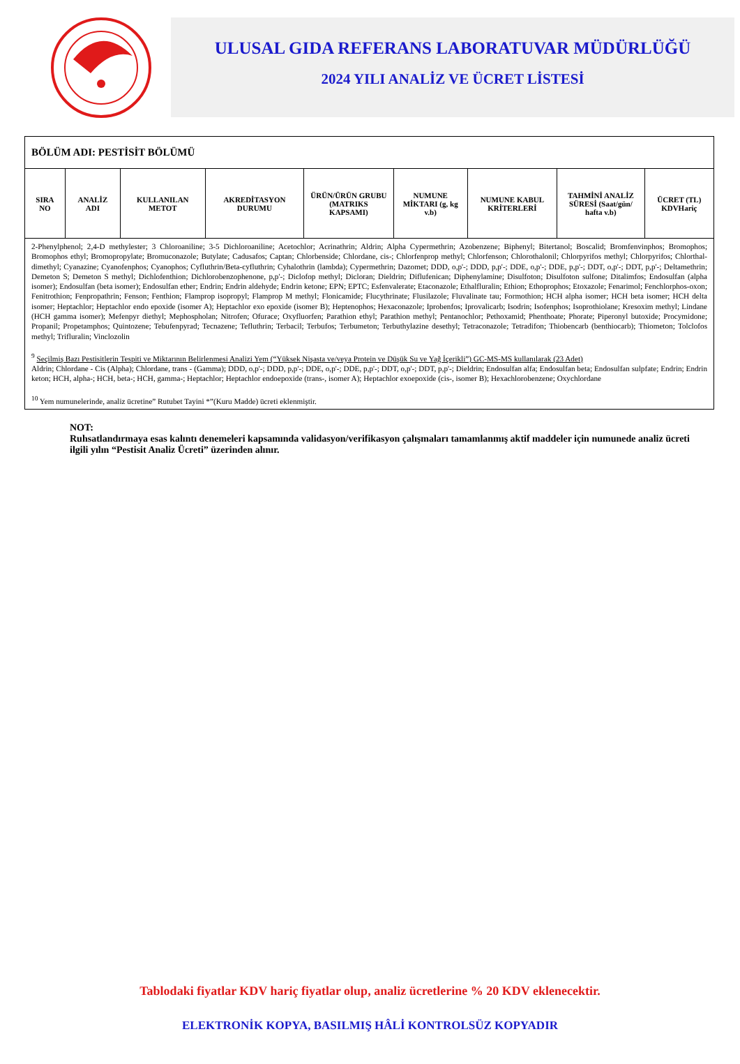ULUSAL GIDA REFERANS LABORATUVAR MÜDÜRLÜĞÜ
2024 YILI ANALİZ VE ÜCRET LİSTESİ
| BÖLÜM ADI: PESTİSİT BÖLÜMÜ | | | | | | | | |
| SIRA NO | ANALİZ ADI | KULLANILAN METOT | AKREDİTASYON DURUMU | ÜRÜN/ÜRÜN GRUBU (MATRIKS KAPSAMI) | NUMUNE MİKTARI (g, kg v.b) | NUMUNE KABUL KRİTERLERİ | TAHMİNİ ANALİZ SÜRESİ (Saat/gün/ hafta v.b) | ÜCRET (TL) KDVHariç |
| 2-Phenylphenol; 2,4-D methylester; 3 Chloroaniline; 3-5 Dichloroaniline; Acetochlor; Acrinathrin; Aldrin; Alpha Cypermethrin; Azobenzene; Biphenyl; Bitertanol; Boscalid; Bromfenvinphos; Bromophos; Bromophos ethyl; Bromopropylate; Bromuconazole; Butylate; Cadusafos; Captan; Chlorbenside; Chlordane, cis-; Chlorfenprop methyl; Chlorfenson; Chlorothalonil; Chlorpyrifos methyl; Chlorpyrifos; Chlorthal-dimethyl; Cyanazine; Cyanofenphos; Cyanophos; Cyfluthrin/Beta-cyfluthrin; Cyhalothrin (lambda); Cypermethrin; Dazomet; DDD, o,p'-; DDD, p,p'-; DDE, o,p'-; DDE, p,p'-; DDT, o,p'-; DDT, p,p'-; Deltamethrin; Demeton S; Demeton S methyl; Dichlofenthion; Dichlorobenzophenone, p,p'-; Diclofop methyl; Dicloran; Dieldrin; Diflufenican; Diphenylamine; Disulfoton; Disulfoton sulfone; Ditalimfos; Endosulfan (alpha isomer); Endosulfan (beta isomer); Endosulfan ether; Endrin; Endrin aldehyde; Endrin ketone; EPN; EPTC; Esfenvalerate; Etaconazole; Ethalfluralin; Ethion; Ethoprophos; Etoxazole; Fenarimol; Fenchlorphos-oxon; Fenitrothion; Fenpropathrin; Fenson; Fenthion; Flamprop isopropyl; Flamprop M methyl; Flonicamide; Flucythrinate; Flusilazole; Fluvalinate tau; Formothion; HCH alpha isomer; HCH beta isomer; HCH delta isomer; Heptachlor; Heptachlor endo epoxide (isomer A); Heptachlor exo epoxide (isomer B); Heptenophos; Hexaconazole; Iprobenfos; Iprovalicarb; Isodrin; Isofenphos; Isoprothiolane; Kresoxim methyl; Lindane (HCH gamma isomer); Mefenpyr diethyl; Mephospholan; Nitrofen; Ofurace; Oxyfluorfen; Parathion ethyl; Parathion methyl; Pentanochlor; Pethoxamid; Phenthoate; Phorate; Piperonyl butoxide; Procymidone; Propanil; Propetamphos; Quintozene; Tebufenpyrad; Tecnazene; Tefluthrin; Terbacil; Terbufos; Terbumeton; Terbuthylazine desethyl; Tetraconazole; Tetradifon; Thiobencarb (benthiocarb); Thiometon; Tolclofos methyl; Trifluralin; Vinclozolin <sup>9</sup> Seçilmiş Bazı Pestisitlerin Tespiti ve Miktarının Belirlenmesi Analizi Yem (“Yüksek Nişasta ve/veya Protein ve Düşük Su ve Yağ İçerikli”) GC-MS-MS kullanılarak (23 Adet) Aldrin; Chlordane - Cis (Alpha); Chlordane, trans - (Gamma); DDD, o,p'-; DDD, p,p'-; DDE, o,p'-; DDE, p,p'-; DDT, o,p'-; DDT, p,p'-; Dieldrin; Endosulfan alfa; Endosulfan beta; Endosulfan sulpfate; Endrin; Endrin keton; HCH, alpha-; HCH, beta-; HCH, gamma-; Heptachlor; Heptachlor endoepoxide (trans-, isomer A); Heptachlor exoepoxide (cis-, isomer B); Hexachlorobenzene; Oxychlordane <sup>10</sup> Yem numunelerinde, analiz ücretine” Rutubet Tayini *”(Kuru Madde) ücreti eklenmiştir. | | | | | | | | |
NOT:
Ruhsatlandırmaya esas kalıntı denemeleri kapsamında validasyon/verifikasyon çalışmaları tamamlanmış aktif maddeler için numunede analiz ücreti ilgili yılın “Pestisit Analiz Ücreti” üzerinden alınır.
Tablodaki fiyatlar KDV hariç fiyatlar olup, analiz ücretlerine % 20 KDV eklenecektir.
ELEKTRONİK KOPYA, BASILMIŞ HÂLİ KONTROLSÜZ KOPYADIR